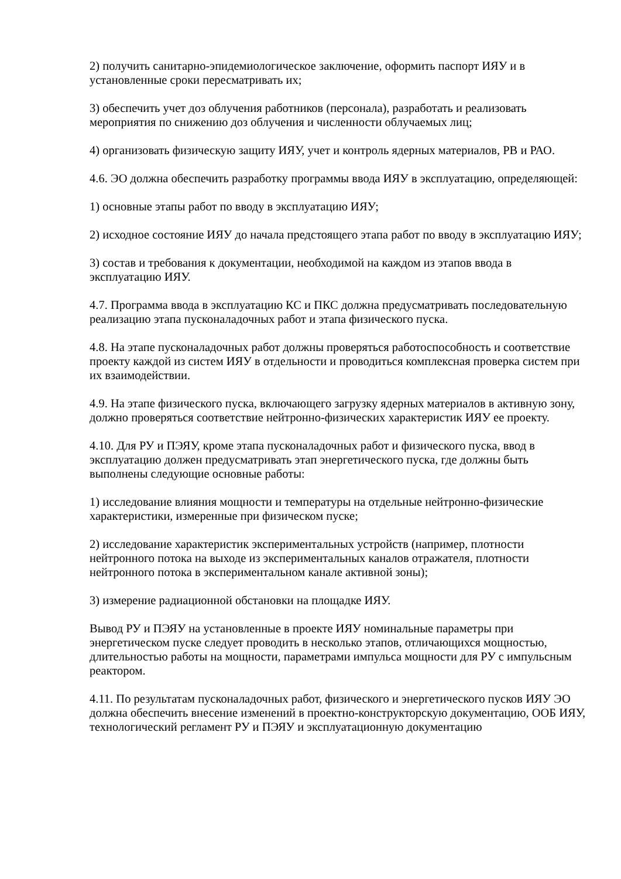2) получить санитарно-эпидемиологическое заключение, оформить паспорт ИЯУ и в установленные сроки пересматривать их;
3) обеспечить учет доз облучения работников (персонала), разработать и реализовать мероприятия по снижению доз облучения и численности облучаемых лиц;
4) организовать физическую защиту ИЯУ, учет и контроль ядерных материалов, РВ и РАО.
4.6. ЭО должна обеспечить разработку программы ввода ИЯУ в эксплуатацию, определяющей:
1) основные этапы работ по вводу в эксплуатацию ИЯУ;
2) исходное состояние ИЯУ до начала предстоящего этапа работ по вводу в эксплуатацию ИЯУ;
3) состав и требования к документации, необходимой на каждом из этапов ввода в эксплуатацию ИЯУ.
4.7. Программа ввода в эксплуатацию КС и ПКС должна предусматривать последовательную реализацию этапа пусконаладочных работ и этапа физического пуска.
4.8. На этапе пусконаладочных работ должны проверяться работоспособность и соответствие проекту каждой из систем ИЯУ в отдельности и проводиться комплексная проверка систем при их взаимодействии.
4.9. На этапе физического пуска, включающего загрузку ядерных материалов в активную зону, должно проверяться соответствие нейтронно-физических характеристик ИЯУ ее проекту.
4.10. Для РУ и ПЭЯУ, кроме этапа пусконаладочных работ и физического пуска, ввод в эксплуатацию должен предусматривать этап энергетического пуска, где должны быть выполнены следующие основные работы:
1) исследование влияния мощности и температуры на отдельные нейтронно-физические характеристики, измеренные при физическом пуске;
2) исследование характеристик экспериментальных устройств (например, плотности нейтронного потока на выходе из экспериментальных каналов отражателя, плотности нейтронного потока в экспериментальном канале активной зоны);
3) измерение радиационной обстановки на площадке ИЯУ.
Вывод РУ и ПЭЯУ на установленные в проекте ИЯУ номинальные параметры при энергетическом пуске следует проводить в несколько этапов, отличающихся мощностью, длительностью работы на мощности, параметрами импульса мощности для РУ с импульсным реактором.
4.11. По результатам пусконаладочных работ, физического и энергетического пусков ИЯУ ЭО должна обеспечить внесение изменений в проектно-конструкторскую документацию, ООБ ИЯУ, технологический регламент РУ и ПЭЯУ и эксплуатационную документацию